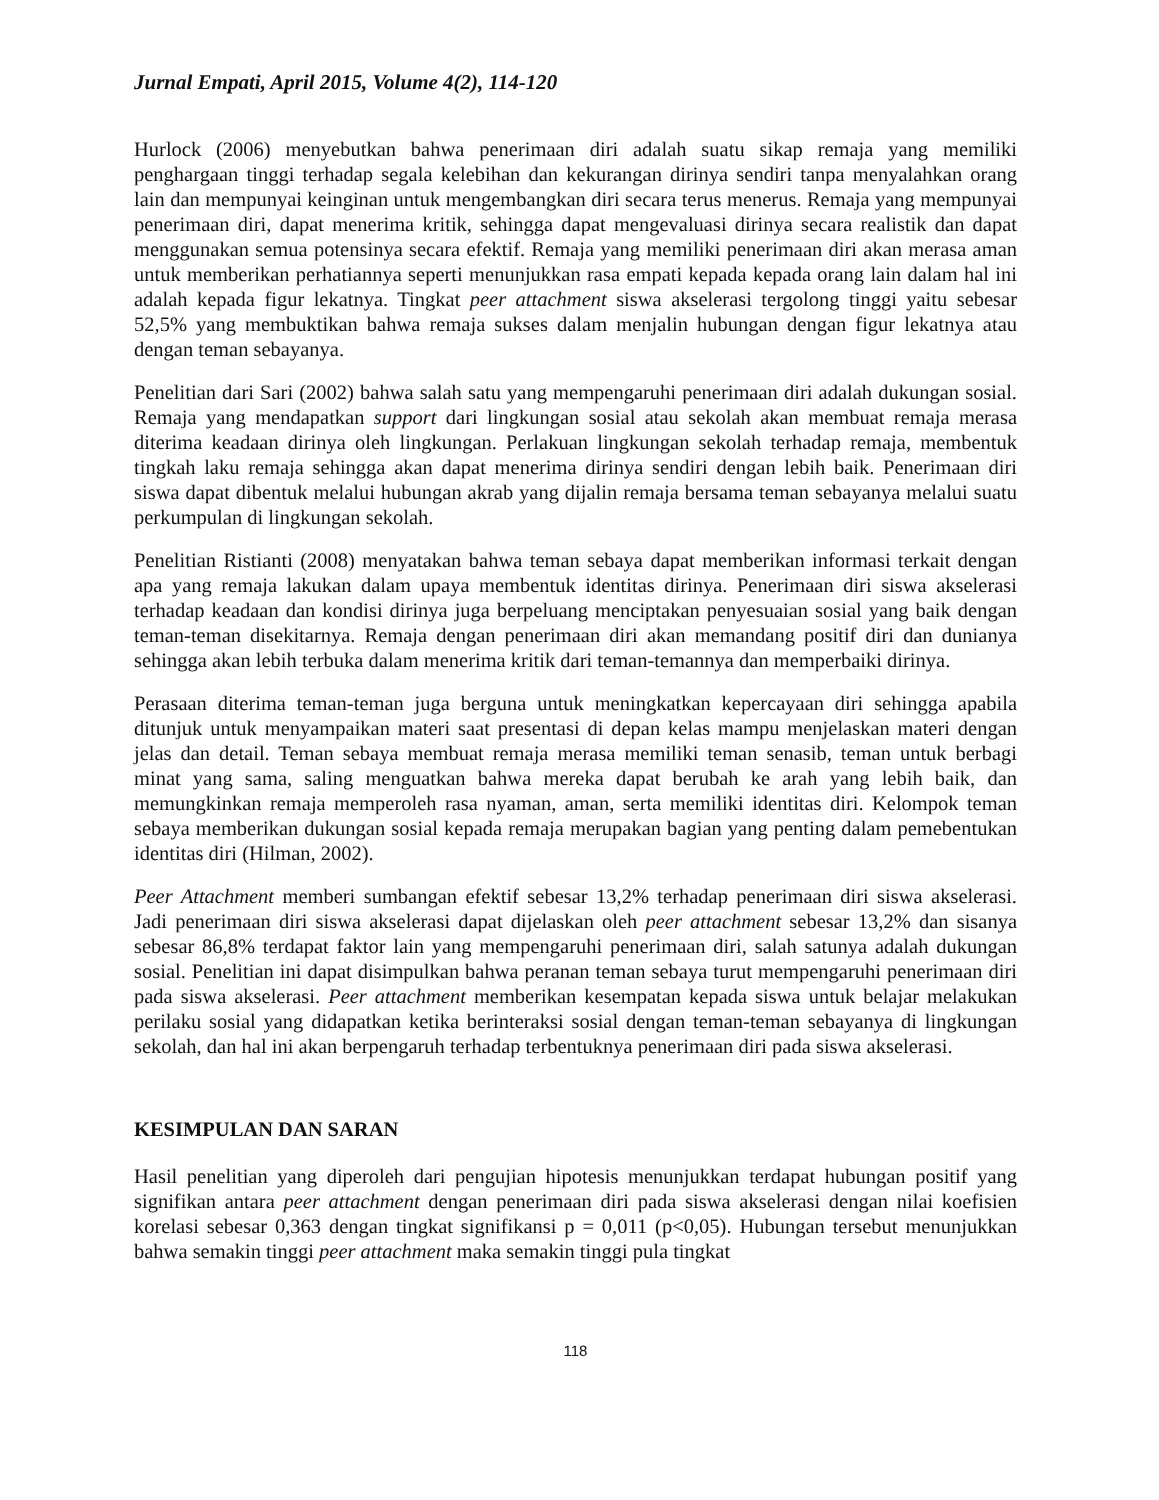Jurnal Empati, April 2015, Volume 4(2), 114-120
Hurlock (2006) menyebutkan bahwa penerimaan diri adalah suatu sikap remaja yang memiliki penghargaan tinggi terhadap segala kelebihan dan kekurangan dirinya sendiri tanpa menyalahkan orang lain dan mempunyai keinginan untuk mengembangkan diri secara terus menerus. Remaja yang mempunyai penerimaan diri, dapat menerima kritik, sehingga dapat mengevaluasi dirinya secara realistik dan dapat menggunakan semua potensinya secara efektif. Remaja yang memiliki penerimaan diri akan merasa aman untuk memberikan perhatiannya seperti menunjukkan rasa empati kepada kepada orang lain dalam hal ini adalah kepada figur lekatnya. Tingkat peer attachment siswa akselerasi tergolong tinggi yaitu sebesar 52,5% yang membuktikan bahwa remaja sukses dalam menjalin hubungan dengan figur lekatnya atau dengan teman sebayanya.
Penelitian dari Sari (2002) bahwa salah satu yang mempengaruhi penerimaan diri adalah dukungan sosial. Remaja yang mendapatkan support dari lingkungan sosial atau sekolah akan membuat remaja merasa diterima keadaan dirinya oleh lingkungan. Perlakuan lingkungan sekolah terhadap remaja, membentuk tingkah laku remaja sehingga akan dapat menerima dirinya sendiri dengan lebih baik. Penerimaan diri siswa dapat dibentuk melalui hubungan akrab yang dijalin remaja bersama teman sebayanya melalui suatu perkumpulan di lingkungan sekolah.
Penelitian Ristianti (2008) menyatakan bahwa teman sebaya dapat memberikan informasi terkait dengan apa yang remaja lakukan dalam upaya membentuk identitas dirinya. Penerimaan diri siswa akselerasi terhadap keadaan dan kondisi dirinya juga berpeluang menciptakan penyesuaian sosial yang baik dengan teman-teman disekitarnya. Remaja dengan penerimaan diri akan memandang positif diri dan dunianya sehingga akan lebih terbuka dalam menerima kritik dari teman-temannya dan memperbaiki dirinya.
Perasaan diterima teman-teman juga berguna untuk meningkatkan kepercayaan diri sehingga apabila ditunjuk untuk menyampaikan materi saat presentasi di depan kelas mampu menjelaskan materi dengan jelas dan detail. Teman sebaya membuat remaja merasa memiliki teman senasib, teman untuk berbagi minat yang sama, saling menguatkan bahwa mereka dapat berubah ke arah yang lebih baik, dan memungkinkan remaja memperoleh rasa nyaman, aman, serta memiliki identitas diri. Kelompok teman sebaya memberikan dukungan sosial kepada remaja merupakan bagian yang penting dalam pemebentukan identitas diri (Hilman, 2002).
Peer Attachment memberi sumbangan efektif sebesar 13,2% terhadap penerimaan diri siswa akselerasi. Jadi penerimaan diri siswa akselerasi dapat dijelaskan oleh peer attachment sebesar 13,2% dan sisanya sebesar 86,8% terdapat faktor lain yang mempengaruhi penerimaan diri, salah satunya adalah dukungan sosial. Penelitian ini dapat disimpulkan bahwa peranan teman sebaya turut mempengaruhi penerimaan diri pada siswa akselerasi. Peer attachment memberikan kesempatan kepada siswa untuk belajar melakukan perilaku sosial yang didapatkan ketika berinteraksi sosial dengan teman-teman sebayanya di lingkungan sekolah, dan hal ini akan berpengaruh terhadap terbentuknya penerimaan diri pada siswa akselerasi.
KESIMPULAN DAN SARAN
Hasil penelitian yang diperoleh dari pengujian hipotesis menunjukkan terdapat hubungan positif yang signifikan antara peer attachment dengan penerimaan diri pada siswa akselerasi dengan nilai koefisien korelasi sebesar 0,363 dengan tingkat signifikansi p = 0,011 (p<0,05). Hubungan tersebut menunjukkan bahwa semakin tinggi peer attachment maka semakin tinggi pula tingkat
118